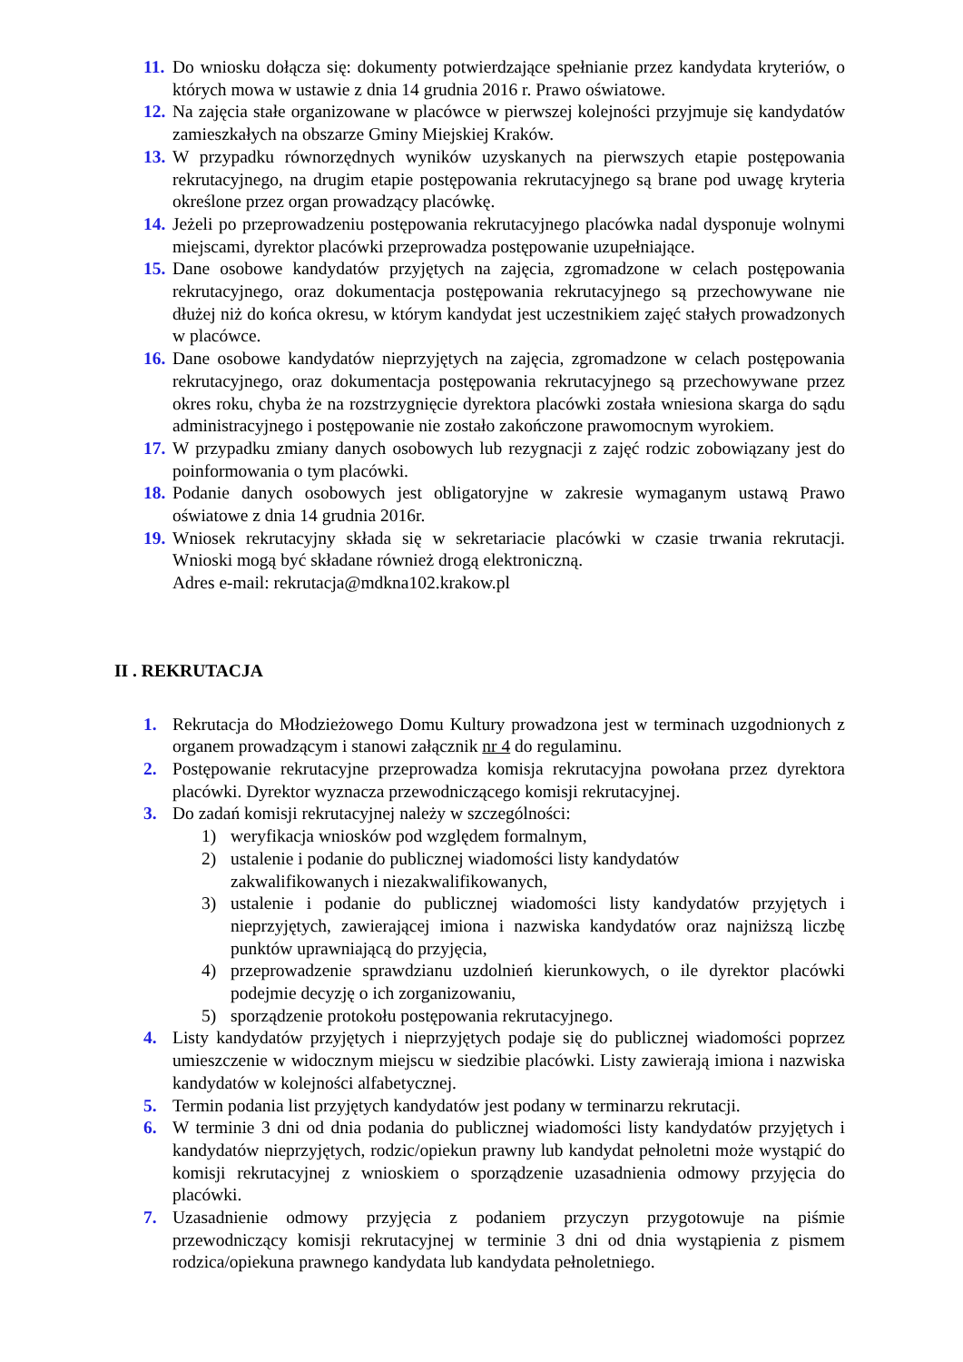11. Do wniosku dołącza się: dokumenty potwierdzające spełnianie przez kandydata kryteriów, o których mowa w ustawie z dnia 14 grudnia 2016 r. Prawo oświatowe.
12. Na zajęcia stałe organizowane w placówce w pierwszej kolejności przyjmuje się kandydatów zamieszkałych na obszarze Gminy Miejskiej Kraków.
13. W przypadku równorzędnych wyników uzyskanych na pierwszych etapie postępowania rekrutacyjnego, na drugim etapie postępowania rekrutacyjnego są brane pod uwagę kryteria określone przez organ prowadzący placówkę.
14. Jeżeli po przeprowadzeniu postępowania rekrutacyjnego placówka nadal dysponuje wolnymi miejscami, dyrektor placówki przeprowadza postępowanie uzupełniające.
15. Dane osobowe kandydatów przyjętych na zajęcia, zgromadzone w celach postępowania rekrutacyjnego, oraz dokumentacja postępowania rekrutacyjnego są przechowywane nie dłużej niż do końca okresu, w którym kandydat jest uczestnikiem zajęć stałych prowadzonych w placówce.
16. Dane osobowe kandydatów nieprzyjętych na zajęcia, zgromadzone w celach postępowania rekrutacyjnego, oraz dokumentacja postępowania rekrutacyjnego są przechowywane przez okres roku, chyba że na rozstrzygnięcie dyrektora placówki została wniesiona skarga do sądu administracyjnego i postępowanie nie zostało zakończone prawomocnym wyrokiem.
17. W przypadku zmiany danych osobowych lub rezygnacji z zajęć rodzic zobowiązany jest do poinformowania o tym placówki.
18. Podanie danych osobowych jest obligatoryjne w zakresie wymaganym ustawą Prawo oświatowe z dnia 14 grudnia 2016r.
19. Wniosek rekrutacyjny składa się w sekretariacie placówki w czasie trwania rekrutacji. Wnioski mogą być składane również drogą elektroniczną.
Adres e-mail: rekrutacja@mdkna102.krakow.pl
II . REKRUTACJA
1. Rekrutacja do Młodzieżowego Domu Kultury prowadzona jest w terminach uzgodnionych z organem prowadzącym i stanowi załącznik nr 4 do regulaminu.
2. Postępowanie rekrutacyjne przeprowadza komisja rekrutacyjna powołana przez dyrektora placówki. Dyrektor wyznacza przewodniczącego komisji rekrutacyjnej.
3. Do zadań komisji rekrutacyjnej należy w szczególności:
1) weryfikacja wniosków pod względem formalnym,
2) ustalenie i podanie do publicznej wiadomości listy kandydatów
zakwalifikowanych i niezakwalifikowanych,
3) ustalenie i podanie do publicznej wiadomości listy kandydatów przyjętych i nieprzyjętych, zawierającej imiona i nazwiska kandydatów oraz najniższą liczbę punktów uprawniającą do przyjęcia,
4) przeprowadzenie sprawdzianu uzdolnień kierunkowych, o ile dyrektor placówki podejmie decyzję o ich zorganizowaniu,
5) sporządzenie protokołu postępowania rekrutacyjnego.
4. Listy kandydatów przyjętych i nieprzyjętych podaje się do publicznej wiadomości poprzez umieszczenie w widocznym miejscu w siedzibie placówki. Listy zawierają imiona i nazwiska kandydatów w kolejności alfabetycznej.
5. Termin podania list przyjętych kandydatów jest podany w terminarzu rekrutacji.
6. W terminie 3 dni od dnia podania do publicznej wiadomości listy kandydatów przyjętych i kandydatów nieprzyjętych, rodzic/opiekun prawny lub kandydat pełnoletni może wystąpić do komisji rekrutacyjnej z wnioskiem o sporządzenie uzasadnienia odmowy przyjęcia do placówki.
7. Uzasadnienie odmowy przyjęcia z podaniem przyczyn przygotowuje na piśmie przewodniczący komisji rekrutacyjnej w terminie 3 dni od dnia wystąpienia z pismem rodzica/opiekuna prawnego kandydata lub kandydata pełnoletniego.